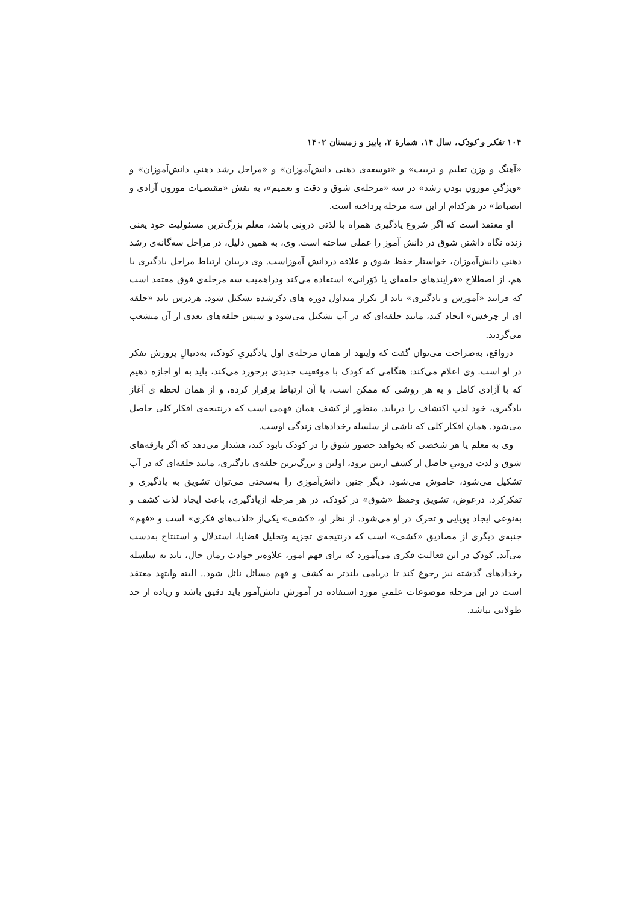۱۰۴ تفکر و کودک، سال ۱۴، شمارهٔ ۲، پاییز و زمستان ۱۴۰۲
«آهنگ و وزن تعلیم و تربیت» و «توسعه‌ی ذهنی دانش‌آموزان» و «مراحل رشد ذهنیِ دانش‌آموزان» و «ویژگیِ موزون بودن رشد» در سه «مرحله‌ی شوق و دقت و تعمیم»، به نقش «مقتضیات موزون آزادی و انضباط» در هرکدام از این سه مرحله پرداخته است.
او معتقد است که اگر شروع یادگیری همراه با لذتی درونی باشد، معلم بزرگ‌ترین مسئولیت خود یعنی زنده نگاه داشتن شوق در دانش آموز را عملی ساخته است. وی، به همین دلیل، در مراحل سه‌گانه‌ی رشد ذهنیِ دانش‌آموزان، خواستار حفظ شوق و علاقه دردانش آموزاست. وی دربیان ارتباط مراحل یادگیری با هم، از اصطلاح «فرایندهای حلقه‌ای یا دَوَرانی» استفاده می‌کند ودراهمیت سه مرحله‌ی فوق معتقد است که فرایند «آموزش و یادگیری» باید از تکرار متداول دوره های ذکرشده تشکیل شود. هردرس باید «حلقه ای از چرخش» ایجاد کند، مانند حلقه‌ای که در آب تشکیل می‌شود و سپس حلقه‌های بعدی از آن منشعب می‌گردند.
درواقع، به‌صراحت می‌توان گفت که وایتهد از همان مرحله‌ی اول یادگیریِ کودک، به‌دنبالِ پرورش تفکر در او است. وی اعلام می‌کند: هنگامی که کودک با موقعیت جدیدی برخورد می‌کند، باید به او اجازه دهیم که با آزادی کامل و به هر روشی که ممکن است، با آن ارتباط برقرار کرده، و از همان لحظه ی آغاز یادگیری، خود لذتِ اکتشاف را دریابد. منظور از کشف همان فهمی است که درنتیجه‌ی افکار کلی حاصل می‌شود. همان افکار کلی که ناشی از سلسله رخدادهای زندگی اوست.
وی به معلم یا هر شخصی که بخواهد حضور شوق را در کودک نابود کند، هشدار می‌دهد که اگر بارقه‌های شوق و لذت درونیِ حاصل از کشف ازبین برود، اولین و بزرگ‌ترین حلقه‌ی یادگیری، مانند حلقه‌ای که در آب تشکیل می‌شود، خاموش می‌شود. دیگر چنین دانش‌آموزی را به‌سختی می‌توان تشویق به یادگیری و تفکرکرد. درعوض، تشویق وحفظ «شوق» در کودک، در هر مرحله ازیادگیری، باعث ایجاد لذت کشف و به‌نوعی ایجاد پویایی و تحرک در او می‌شود. از نظر او، «کشف» یکی‌از «لذت‌های فکری» است و «فهم» جنبه‌ی دیگری از مصادیق «کشف» است که درنتیجه‌ی تجزیه وتحلیل قضایا، استدلال و استنتاج به‌دست می‌آید. کودک در این فعالیت فکری می‌آموزد که برای فهم امور، علاوه‌بر حوادث زمان حال، باید به سلسله رخدادهای گذشته نیز رجوع کند تا دربامی بلندتر به کشف و فهم مسائل نائل شود.. البته وایتهد معتقد است در این مرحله موضوعات علمیِ مورد استفاده در آموزشِ دانش‌آموز باید دقیق باشد و زیاده از حد طولانی نباشد.